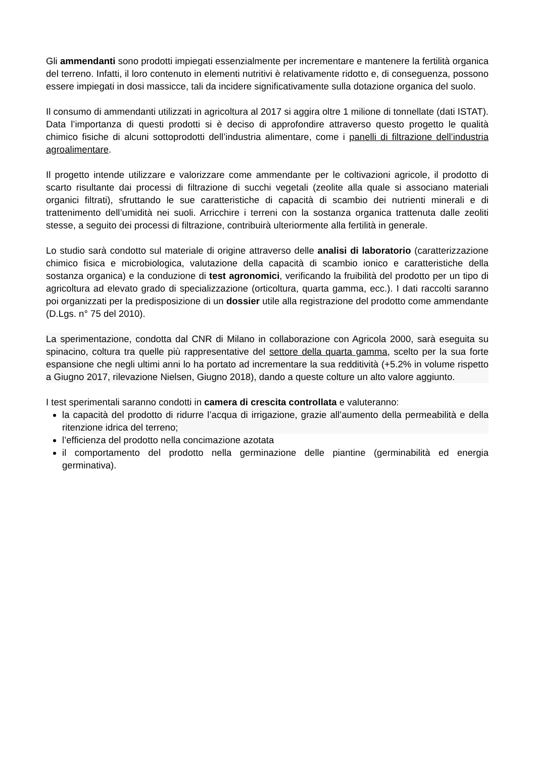Gli ammendanti sono prodotti impiegati essenzialmente per incrementare e mantenere la fertilità organica del terreno. Infatti, il loro contenuto in elementi nutritivi è relativamente ridotto e, di conseguenza, possono essere impiegati in dosi massicce, tali da incidere significativamente sulla dotazione organica del suolo.
Il consumo di ammendanti utilizzati in agricoltura al 2017 si aggira oltre 1 milione di tonnellate (dati ISTAT). Data l’importanza di questi prodotti si è deciso di approfondire attraverso questo progetto le qualità chimico fisiche di alcuni sottoprodotti dell’industria alimentare, come i panelli di filtrazione dell’industria agroalimentare.
Il progetto intende utilizzare e valorizzare come ammendante per le coltivazioni agricole, il prodotto di scarto risultante dai processi di filtrazione di succhi vegetali (zeolite alla quale si associano materiali organici filtrati), sfruttando le sue caratteristiche di capacità di scambio dei nutrienti minerali e di trattenimento dell’umidità nei suoli. Arricchire i terreni con la sostanza organica trattenuta dalle zeoliti stesse, a seguito dei processi di filtrazione, contribuirà ulteriormente alla fertilità in generale.
Lo studio sarà condotto sul materiale di origine attraverso delle analisi di laboratorio (caratterizzazione chimico fisica e microbiologica, valutazione della capacità di scambio ionico e caratteristiche della sostanza organica) e la conduzione di test agronomici, verificando la fruibilità del prodotto per un tipo di agricoltura ad elevato grado di specializzazione (orticoltura, quarta gamma, ecc.). I dati raccolti saranno poi organizzati per la predisposizione di un dossier utile alla registrazione del prodotto come ammendante (D.Lgs. n° 75 del 2010).
La sperimentazione, condotta dal CNR di Milano in collaborazione con Agricola 2000, sarà eseguita su spinacino, coltura tra quelle più rappresentative del settore della quarta gamma, scelto per la sua forte espansione che negli ultimi anni lo ha portato ad incrementare la sua redditività (+5.2% in volume rispetto a Giugno 2017, rilevazione Nielsen, Giugno 2018), dando a queste colture un alto valore aggiunto.
I test sperimentali saranno condotti in camera di crescita controllata e valuteranno:
la capacità del prodotto di ridurre l’acqua di irrigazione, grazie all’aumento della permeabilità e della ritenzione idrica del terreno;
l’efficienza del prodotto nella concimazione azotata
il comportamento del prodotto nella germinazione delle piantine (germinabilità ed energia germinativa).